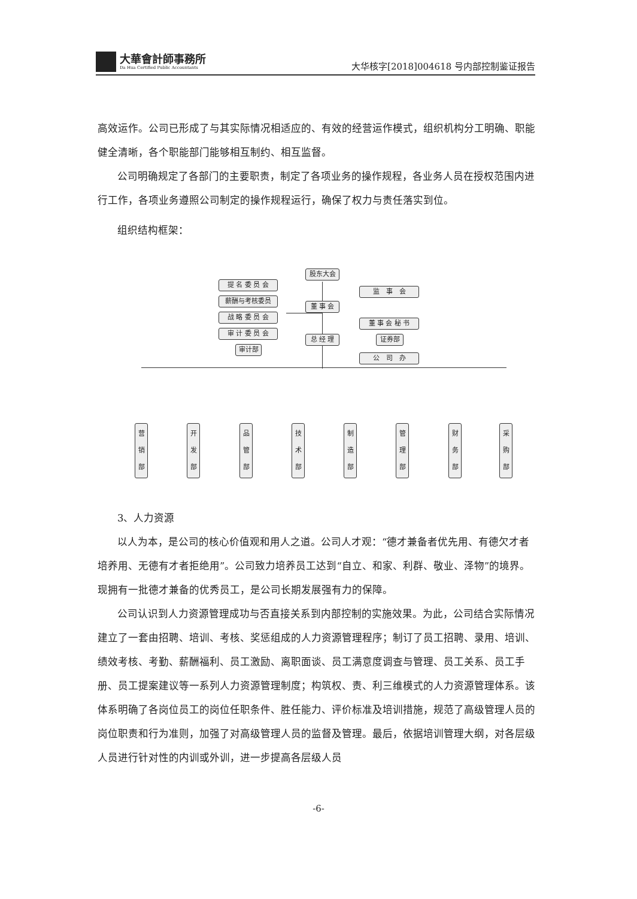大華會計師事務所
Da Hua Certified Public Accountants
大华核字[2018]004618 号内部控制鉴证报告
高效运作。公司已形成了与其实际情况相适应的、有效的经营运作模式，组织机构分工明确、职能健全清晰，各个职能部门能够相互制约、相互监督。
公司明确规定了各部门的主要职责，制定了各项业务的操作规程，各业务人员在授权范围内进行工作，各项业务遵照公司制定的操作规程运行，确保了权力与责任落实到位。
组织结构框架：
3、人力资源
以人为本，是公司的核心价值观和用人之道。公司人才观：“德才兼备者优先用、有德欠才者培养用、无德有才者拒绝用”。公司致力培养员工达到“自立、和家、利群、敬业、泽物”的境界。现拥有一批德才兼备的优秀员工，是公司长期发展强有力的保障。
公司认识到人力资源管理成功与否直接关系到内部控制的实施效果。为此，公司结合实际情况建立了一套由招聘、培训、考核、奖惩组成的人力资源管理程序；制订了员工招聘、录用、培训、绩效考核、考勤、薪酬福利、员工激励、离职面谈、员工满意度调查与管理、员工关系、员工手册、员工提案建议等一系列人力资源管理制度；构筑权、责、利三维模式的人力资源管理体系。该体系明确了各岗位员工的岗位任职条件、胜任能力、评价标准及培训措施，规范了高级管理人员的岗位职责和行为准则，加强了对高级管理人员的监督及管理。最后，依据培训管理大纲，对各层级人员进行针对性的内训或外训，进一步提高各层级人员
股东大会
提 名 委 员 会
薪酬与考核委员
战 略 委 员 会
审 计 委 员 会
审计部
董 事 会
总 经 理
监　事　会
董 事 会 秘 书
证券部
公　司　办
营
销
部
开
发
部
品
管
部
技
术
部
制
造
部
管
理
部
财
务
部
采
购
部
-6-